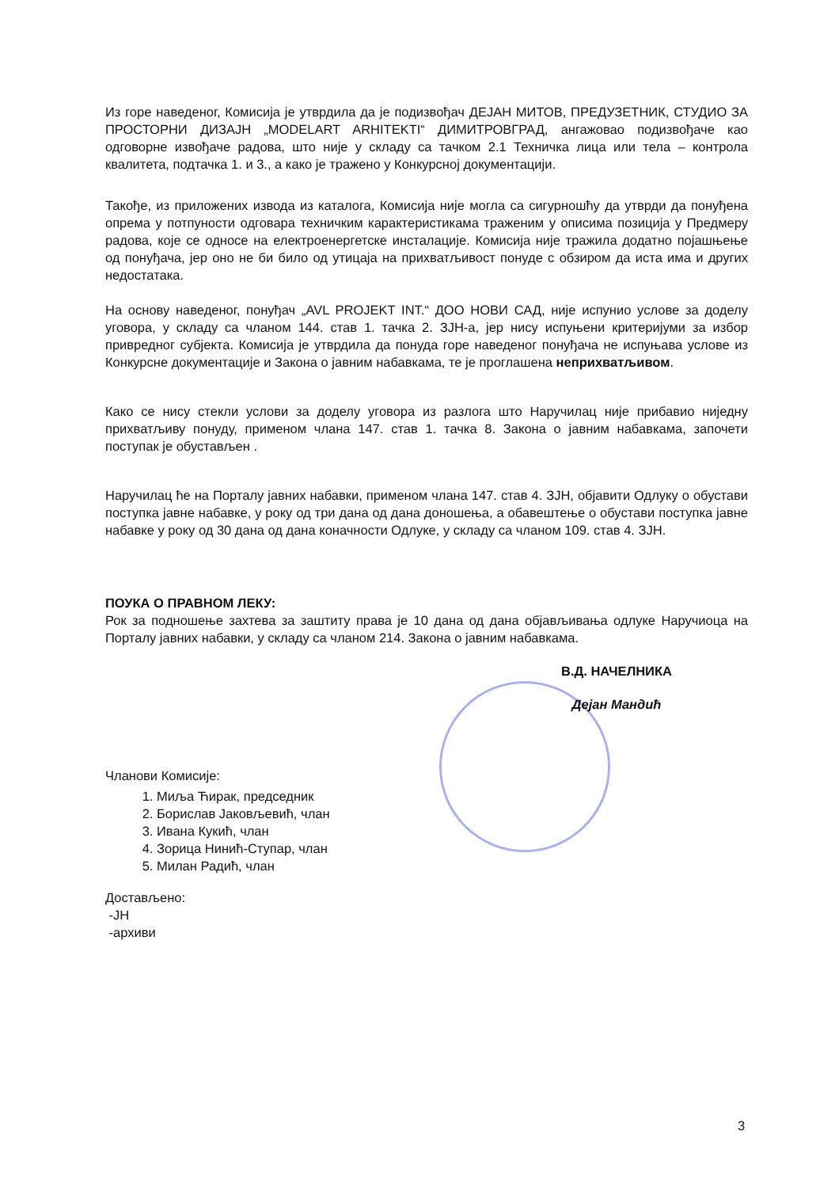Из горе наведеног, Комисија је утврдила да је подизвођач ДЕЈАН МИТОВ, ПРЕДУЗЕТНИК, СТУДИО ЗА ПРОСТОРНИ ДИЗАЈН „MODELART ARHITEKTI“ ДИМИТРОВГРАД, ангажовао подизвођаче као одговорне извођаче радова, што није у складу са тачком 2.1 Техничка лица или тела – контрола квалитета, подтачка 1. и 3., а како је тражено у Конкурсној документацији.
Такође, из приложених извода из каталога, Комисија није могла са сигурношћу да утврди да понуђена опрема у потпуности одговара техничким карактеристикама траженим у описима позиција у Предмеру радова, које се односе на електроенергетске инсталације. Комисија није тражила додатно појашњење од понуђача, јер оно не би било од утицаја на прихватљивост понуде с обзиром да иста има и других недостатака.
На основу наведеног, понуђач „AVL PROJEKT INT.“ ДОО НОВИ САД, није испунио услове за доделу уговора, у складу са чланом 144. став 1. тачка 2. ЗЈН-а, јер нису испуњени критеријуми за избор привредног субјекта. Комисија је утврдила да понуда горе наведеног понуђача не испуњава услове из Конкурсне документације и Закона о јавним набавкама, те је проглашена неприхватљивом.
Како се нису стекли услови за доделу уговора из разлога што Наручилац није прибавио ниједну прихватљиву понуду, применом члана 147. став 1. тачка 8. Закона о јавним набавкама, започети поступак је обустављен .
Наручилац ће на Порталу јавних набавки, применом члана 147. став 4. ЗЈН, објавити Одлуку о обустави поступка јавне набавке, у року од три дана од дана доношења, а обавештење о обустави поступка јавне набавке у року од 30 дана од дана коначности Одлуке, у складу са чланом 109. став 4. ЗЈН.
ПОУКА О ПРАВНОМ ЛЕКУ:
Рок за подношење захтева за заштиту права је 10 дана од дана објављивања одлуке Наручиоца на Порталу јавних набавки, у складу са чланом 214. Закона о јавним набавкама.
В.Д. НАЧЕЛНИКА
Дејан Мандић
Чланови Комисије:
1. Миља Ћирак, председник
2. Борислав Јаковљевић, члан
3. Ивана Кукић, члан
4. Зорица Нинић-Ступар, члан
5. Милан Радић, члан
Достављено:
-ЈН
-архиви
3